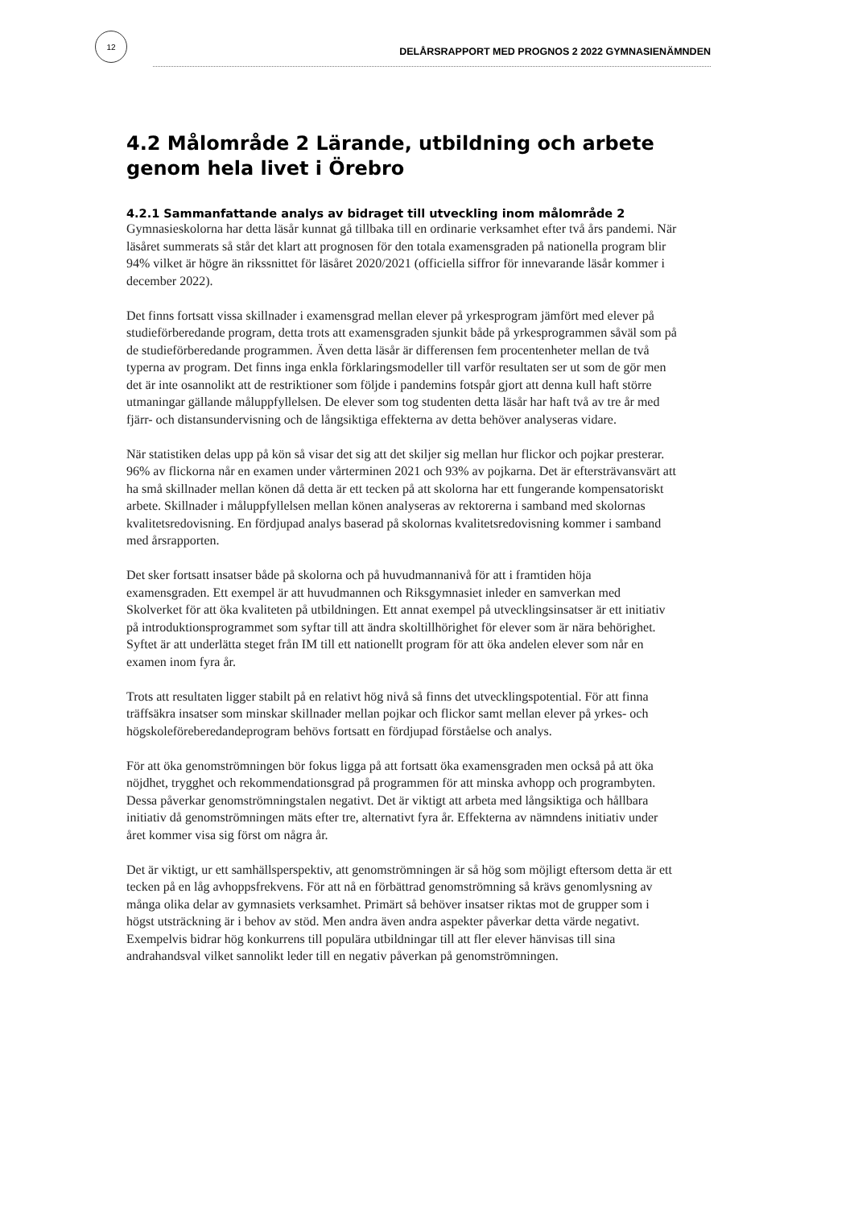12
DELÅRSRAPPORT MED PROGNOS 2 2022 GYMNASIENÄMNDEN
4.2 Målområde 2 Lärande, utbildning och arbete genom hela livet i Örebro
4.2.1 Sammanfattande analys av bidraget till utveckling inom målområde 2
Gymnasieskolorna har detta läsår kunnat gå tillbaka till en ordinarie verksamhet efter två års pandemi. När läsåret summerats så står det klart att prognosen för den totala examensgraden på nationella program blir 94% vilket är högre än rikssnittet för läsåret 2020/2021 (officiella siffror för innevarande läsår kommer i december 2022).
Det finns fortsatt vissa skillnader i examensgrad mellan elever på yrkesprogram jämfört med elever på studieförberedande program, detta trots att examensgraden sjunkit både på yrkesprogrammen såväl som på de studieförberedande programmen. Även detta läsår är differensen fem procentenheter mellan de två typerna av program. Det finns inga enkla förklaringsmodeller till varför resultaten ser ut som de gör men det är inte osannolikt att de restriktioner som följde i pandemins fotspår gjort att denna kull haft större utmaningar gällande måluppfyllelsen. De elever som tog studenten detta läsår har haft två av tre år med fjärr- och distansundervisning och de långsiktiga effekterna av detta behöver analyseras vidare.
När statistiken delas upp på kön så visar det sig att det skiljer sig mellan hur flickor och pojkar presterar. 96% av flickorna når en examen under vårterminen 2021 och 93% av pojkarna. Det är eftersträvansvärt att ha små skillnader mellan könen då detta är ett tecken på att skolorna har ett fungerande kompensatoriskt arbete. Skillnader i måluppfyllelsen mellan könen analyseras av rektorerna i samband med skolornas kvalitetsredovisning. En fördjupad analys baserad på skolornas kvalitetsredovisning kommer i samband med årsrapporten.
Det sker fortsatt insatser både på skolorna och på huvudmannanivå för att i framtiden höja examensgraden. Ett exempel är att huvudmannen och Riksgymnasiet inleder en samverkan med Skolverket för att öka kvaliteten på utbildningen. Ett annat exempel på utvecklingsinsatser är ett initiativ på introduktionsprogrammet som syftar till att ändra skoltillhörighet för elever som är nära behörighet. Syftet är att underlätta steget från IM till ett nationellt program för att öka andelen elever som når en examen inom fyra år.
Trots att resultaten ligger stabilt på en relativt hög nivå så finns det utvecklingspotential. För att finna träffsäkra insatser som minskar skillnader mellan pojkar och flickor samt mellan elever på yrkes- och högskoleföreberedandeprogram behövs fortsatt en fördjupad förståelse och analys.
För att öka genomströmningen bör fokus ligga på att fortsatt öka examensgraden men också på att öka nöjdhet, trygghet och rekommendationsgrad på programmen för att minska avhopp och programbyten. Dessa påverkar genomströmningstalen negativt. Det är viktigt att arbeta med långsiktiga och hållbara initiativ då genomströmningen mäts efter tre, alternativt fyra år. Effekterna av nämndens initiativ under året kommer visa sig först om några år.
Det är viktigt, ur ett samhällsperspektiv, att genomströmningen är så hög som möjligt eftersom detta är ett tecken på en låg avhoppsfrekvens. För att nå en förbättrad genomströmning så krävs genomlysning av många olika delar av gymnasiets verksamhet. Primärt så behöver insatser riktas mot de grupper som i högst utsträckning är i behov av stöd. Men andra även andra aspekter påverkar detta värde negativt. Exempelvis bidrar hög konkurrens till populära utbildningar till att fler elever hänvisas till sina andrahandsval vilket sannolikt leder till en negativ påverkan på genomströmningen.